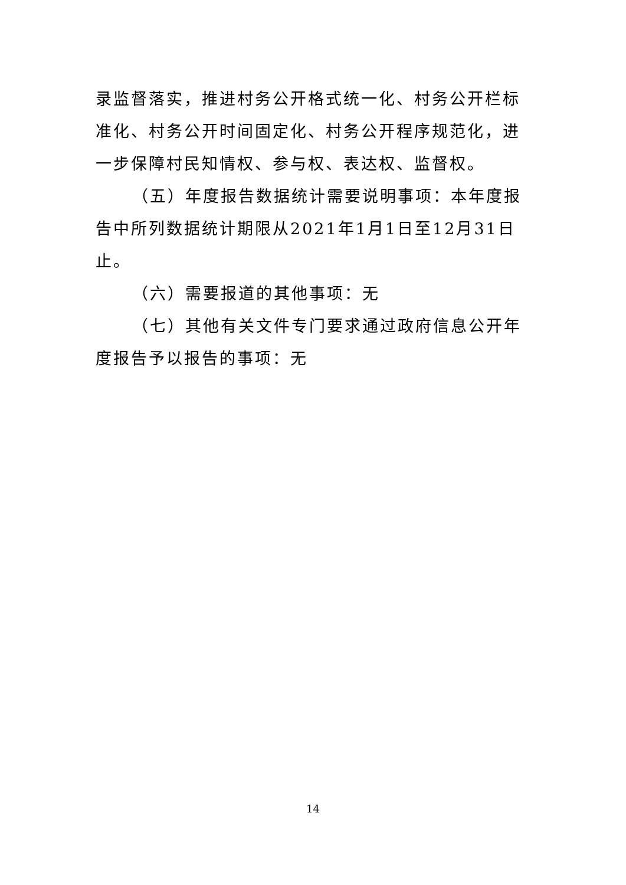录监督落实，推进村务公开格式统一化、村务公开栏标准化、村务公开时间固定化、村务公开程序规范化，进一步保障村民知情权、参与权、表达权、监督权。
（五）年度报告数据统计需要说明事项：本年度报告中所列数据统计期限从2021年1月1日至12月31日止。
（六）需要报道的其他事项：无
（七）其他有关文件专门要求通过政府信息公开年度报告予以报告的事项：无
14